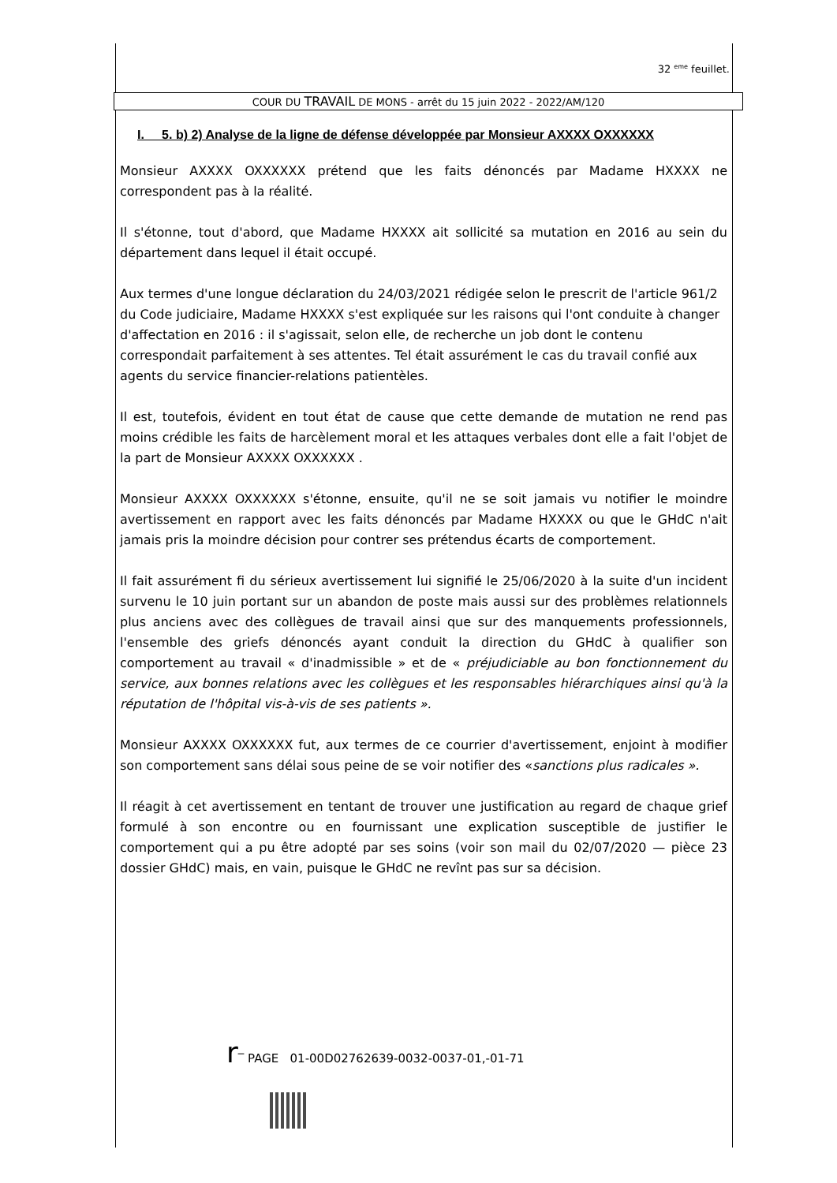32 <sup>eme</sup> feuillet.
COUR DU TRAVAIL DE MONS - arrêt du 15 juin 2022 - 2022/AM/120
I. 5. b) 2) Analyse de la ligne de défense développée par Monsieur AXXXX OXXXXXX
Monsieur AXXXX OXXXXXX prétend que les faits dénoncés par Madame HXXXX ne correspondent pas à la réalité.
Il s'étonne, tout d'abord, que Madame HXXXX ait sollicité sa mutation en 2016 au sein du département dans lequel il était occupé.
Aux termes d'une longue déclaration du 24/03/2021 rédigée selon le prescrit de l'article 961/2 du Code judiciaire, Madame HXXXX s'est expliquée sur les raisons qui l'ont conduite à changer d'affectation en 2016 : il s'agissait, selon elle, de recherche un job dont le contenu correspondait parfaitement à ses attentes. Tel était assurément le cas du travail confié aux agents du service financier-relations patientèles.
Il est, toutefois, évident en tout état de cause que cette demande de mutation ne rend pas moins crédible les faits de harcèlement moral et les attaques verbales dont elle a fait l'objet de la part de Monsieur AXXXX OXXXXXX .
Monsieur AXXXX OXXXXXX s'étonne, ensuite, qu'il ne se soit jamais vu notifier le moindre avertissement en rapport avec les faits dénoncés par Madame HXXXX ou que le GHdC n'ait jamais pris la moindre décision pour contrer ses prétendus écarts de comportement.
Il fait assurément fi du sérieux avertissement lui signifié le 25/06/2020 à la suite d'un incident survenu le 10 juin portant sur un abandon de poste mais aussi sur des problèmes relationnels plus anciens avec des collègues de travail ainsi que sur des manquements professionnels, l'ensemble des griefs dénoncés ayant conduit la direction du GHdC à qualifier son comportement au travail « d'inadmissible » et de « préjudiciable au bon fonctionnement du service, aux bonnes relations avec les collègues et les responsables hiérarchiques ainsi qu'à la réputation de l'hôpital vis-à-vis de ses patients ».
Monsieur AXXXX OXXXXXX fut, aux termes de ce courrier d'avertissement, enjoint à modifier son comportement sans délai sous peine de se voir notifier des «sanctions plus radicales ».
Il réagit à cet avertissement en tentant de trouver une justification au regard de chaque grief formulé à son encontre ou en fournissant une explication susceptible de justifier le comportement qui a pu être adopté par ses soins (voir son mail du 02/07/2020 — pièce 23 dossier GHdC) mais, en vain, puisque le GHdC ne revînt pas sur sa décision.
r‾ PAGE 01-00D02762639-0032-0037-01,-01-71